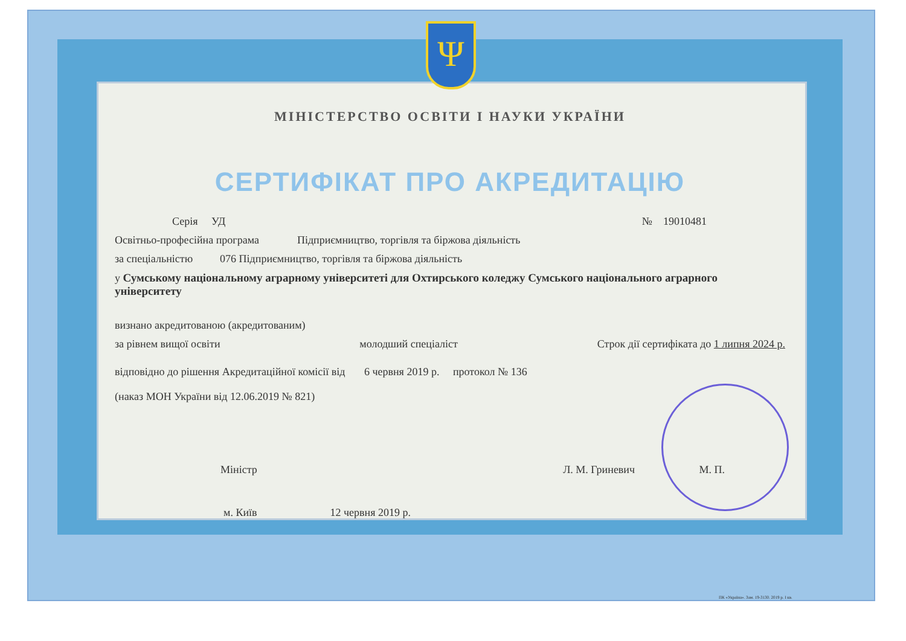Ψ
МІНІСТЕРСТВО ОСВІТИ І НАУКИ УКРАЇНИ
СЕРТИФІКАТ ПРО АКРЕДИТАЦІЮ
Серія УД № 19010481
Освітньо-професійна програма Підприємництво, торгівля та біржова діяльність
за спеціальністю 076 Підприємництво, торгівля та біржова діяльність
у Сумському національному аграрному університеті для Охтирського коледжу Сумського національного аграрного університету
визнано акредитованою (акредитованим)
за рівнем вищої освіти молодший спеціаліст Строк дії сертифіката до 1 липня 2024 р.
відповідно до рішення Акредитаційної комісії від 6 червня 2019 р. протокол № 136
(наказ МОН України від 12.06.2019 № 821)
Міністр Л. М. Гриневич М. П.
м. Київ 12 червня 2019 р.
ПК «Україна». Зам. 19-3130. 2019 р. I кв.